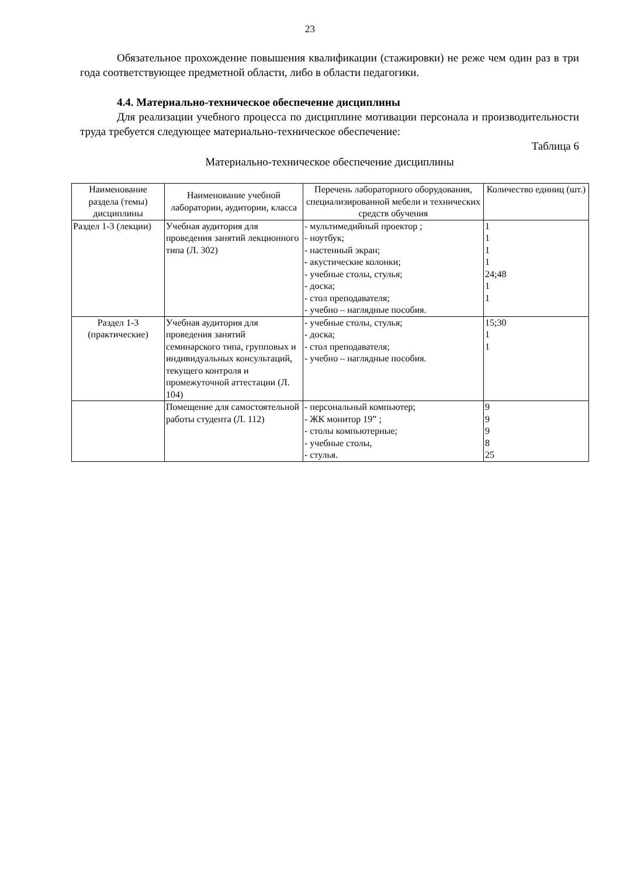23
Обязательное прохождение повышения квалификации (стажировки) не реже чем один раз в три года соответствующее предметной области, либо в области педагогики.
4.4. Материально-техническое обеспечение дисциплины
Для реализации учебного процесса по дисциплине мотивации персонала и производительности труда требуется следующее материально-техническое обеспечение:
Таблица 6
Материально-техническое обеспечение дисциплины
| Наименование раздела (темы) дисциплины | Наименование учебной лаборатории, аудитории, класса | Перечень лабораторного оборудования, специализированной мебели и технических средств обучения | Количество единиц (шт.) |
| --- | --- | --- | --- |
| Раздел 1-3 (лекции) | Учебная аудитория для проведения занятий лекционного типа (Л. 302) | - мультимедийный проектор ; - ноутбук; - настенный экран; - акустические колонки; - учебные столы, стулья; - доска; - стол преподавателя; - учебно – наглядные пособия. | 1 1 1 1 24;48 1 1 |
| Раздел 1-3 (практические) | Учебная аудитория для проведения занятий семинарского типа, групповых и индивидуальных консультаций, текущего контроля и промежуточной аттестации (Л. 104) | - учебные столы, стулья; - доска; - стол преподавателя; - учебно – наглядные пособия. | 15;30 1 1 |
| | Помещение для самостоятельной работы студента (Л. 112) | - персональный компьютер; - ЖК монитор 19” ; - столы компьютерные; - учебные столы, - стулья. | 9 9 9 8 25 |